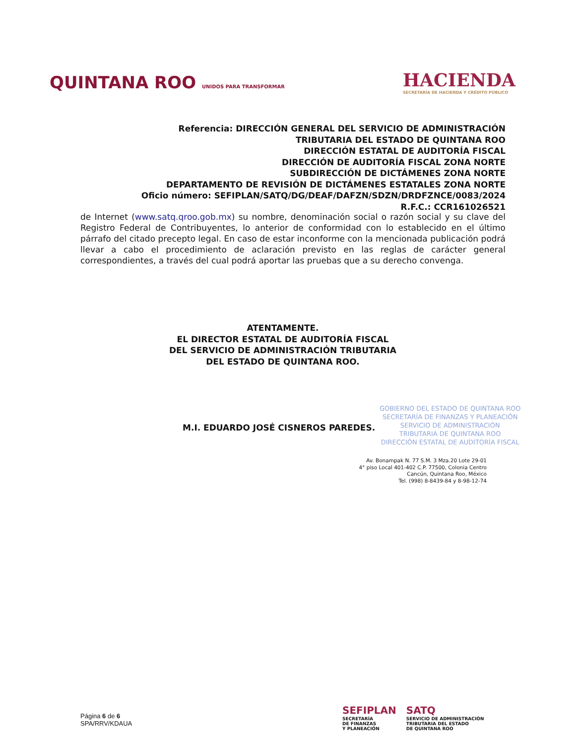QUINTANA ROO UNIDOS PARA TRANSFORMAR
HACIENDA
SECRETARÍA DE HACIENDA Y CRÉDITO PÚBLICO
Referencia: DIRECCIÓN GENERAL DEL SERVICIO DE ADMINISTRACIÓN
TRIBUTARIA DEL ESTADO DE QUINTANA ROO
DIRECCIÓN ESTATAL DE AUDITORÍA FISCAL
DIRECCIÓN DE AUDITORÍA FISCAL ZONA NORTE
SUBDIRECCIÓN DE DICTÁMENES ZONA NORTE
DEPARTAMENTO DE REVISIÓN DE DICTÁMENES ESTATALES ZONA NORTE
Oficio número: SEFIPLAN/SATQ/DG/DEAF/DAFZN/SDZN/DRDFZNCE/0083/2024
R.F.C.: CCR161026521
de Internet (www.satq.qroo.gob.mx) su nombre, denominación social o razón social y su clave del Registro Federal de Contribuyentes, lo anterior de conformidad con lo establecido en el último párrafo del citado precepto legal. En caso de estar inconforme con la mencionada publicación podrá llevar a cabo el procedimiento de aclaración previsto en las reglas de carácter general correspondientes, a través del cual podrá aportar las pruebas que a su derecho convenga.
ATENTAMENTE.
EL DIRECTOR ESTATAL DE AUDITORÍA FISCAL
DEL SERVICIO DE ADMINISTRACIÓN TRIBUTARIA
DEL ESTADO DE QUINTANA ROO.
M.I. EDUARDO JOSÉ CISNEROS PAREDES.
GOBIERNO DEL ESTADO DE QUINTANA ROO
SECRETARÍA DE FINANZAS Y PLANEACIÓN
SERVICIO DE ADMINISTRACIÓN
TRIBUTARIA DE QUINTANA ROO
DIRECCIÓN ESTATAL DE AUDITORÍA FISCAL
Av. Bonampak N. 77 S.M. 3 Mza.20 Lote 29-01
4° piso Local 401-402 C.P. 77500, Colonia Centro
Cancún, Quintana Roo, México
Tel. (998) 8-8439-84 y 8-98-12-74
Página 6 de 6
SPA/RRV/KDAUA
SEFIPLAN
SECRETARÍA
DE FINANZAS
Y PLANEACIÓN
SATQ
SERVICIO DE ADMINISTRACIÓN
TRIBUTARIA DEL ESTADO
DE QUINTANA ROO